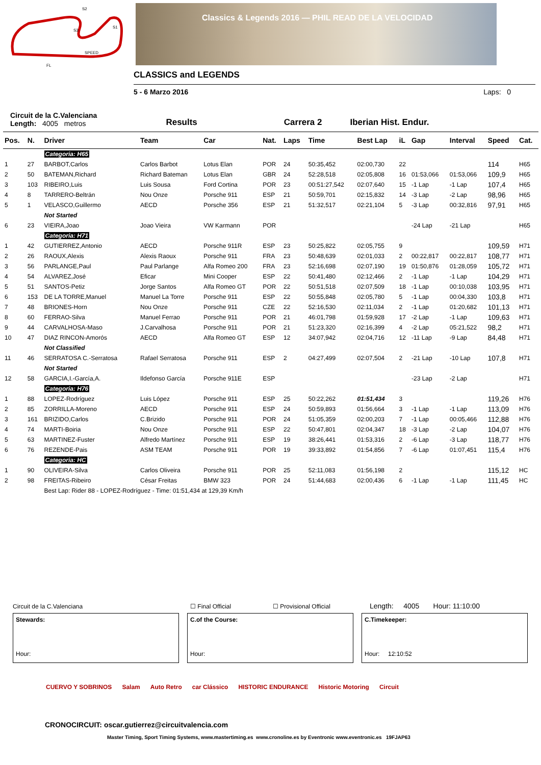S2
S1
S3
SPEED
FL
Classics & Legends 2016 — PHIL READ DE LA VELOCIDAD
CLASSICS and LEGENDS
5 - 6 Marzo 2016 Laps: 0
Circuit de la C.Valenciana
Length: 4005 metros
Results
Carrera 2
Iberian Hist. Endur.
| Pos. | N. | Driver | Team | Car | Nat. | Laps | Time | Best Lap | iL | Gap | Interval | Speed | Cat. |
| --- | --- | --- | --- | --- | --- | --- | --- | --- | --- | --- | --- | --- | --- |
| | | Categoria: H65 | | | | | | | | | | | |
| 1 | 27 | BARBOT,Carlos | Carlos Barbot | Lotus Elan | POR | 24 | 50:35,452 | 02:00,730 | 22 | | | 114 | H65 |
| 2 | 50 | BATEMAN,Richard | Richard Bateman | Lotus Elan | GBR | 24 | 52:28,518 | 02:05,808 | 16 | 01:53,066 | 01:53,066 | 109,9 | H65 |
| 3 | 103 | RIBEIRO,Luis | Luis Sousa | Ford Cortina | POR | 23 | 00:51:27,542 | 02:07,640 | 15 | -1 Lap | -1 Lap | 107,4 | H65 |
| 4 | 8 | TARRERO-Beltrán | Nou Onze | Porsche 911 | ESP | 21 | 50:59,701 | 02:15,832 | 14 | -3 Lap | -2 Lap | 98,96 | H65 |
| 5 | 1 | VELASCO,Guillermo | AECD | Porsche 356 | ESP | 21 | 51:32,517 | 02:21,104 | 5 | -3 Lap | 00:32,816 | 97,91 | H65 |
| | | Not Started | | | | | | | | | | | |
| 6 | 23 | VIEIRA,Joao | Joao Vieira | VW Karmann | POR | | | | | -24 Lap | -21 Lap | | H65 |
| | | Categoria: H71 | | | | | | | | | | | |
| 1 | 42 | GUTIERREZ,Antonio | AECD | Porsche 911R | ESP | 23 | 50:25,822 | 02:05,755 | 9 | | | 109,59 | H71 |
| 2 | 26 | RAOUX,Alexis | Alexis Raoux | Porsche 911 | FRA | 23 | 50:48,639 | 02:01,033 | 2 | 00:22,817 | 00:22,817 | 108,77 | H71 |
| 3 | 56 | PARLANGE,Paul | Paul Parlange | Alfa Romeo 200 | FRA | 23 | 52:16,698 | 02:07,190 | 19 | 01:50,876 | 01:28,059 | 105,72 | H71 |
| 4 | 54 | ALVAREZ,José | Eficar | Mini Cooper | ESP | 22 | 50:41,480 | 02:12,466 | 2 | -1 Lap | -1 Lap | 104,29 | H71 |
| 5 | 51 | SANTOS-Petiz | Jorge Santos | Alfa Romeo GT | POR | 22 | 50:51,518 | 02:07,509 | 18 | -1 Lap | 00:10,038 | 103,95 | H71 |
| 6 | 153 | DE LA TORRE,Manuel | Manuel La Torre | Porsche 911 | ESP | 22 | 50:55,848 | 02:05,780 | 5 | -1 Lap | 00:04,330 | 103,8 | H71 |
| 7 | 48 | BRIONES-Horn | Nou Onze | Porsche 911 | CZE | 22 | 52:16,530 | 02:11,034 | 2 | -1 Lap | 01:20,682 | 101,13 | H71 |
| 8 | 60 | FERRAO-Silva | Manuel Ferrao | Porsche 911 | POR | 21 | 46:01,798 | 01:59,928 | 17 | -2 Lap | -1 Lap | 109,63 | H71 |
| 9 | 44 | CARVALHOSA-Maso | J.Carvalhosa | Porsche 911 | POR | 21 | 51:23,320 | 02:16,399 | 4 | -2 Lap | 05:21,522 | 98,2 | H71 |
| 10 | 47 | DIAZ RINCON-Amorós | AECD | Alfa Romeo GT | ESP | 12 | 34:07,942 | 02:04,716 | 12 | -11 Lap | -9 Lap | 84,48 | H71 |
| | | Not Classified | | | | | | | | | | | |
| 11 | 46 | SERRATOSA C.-Serratosa | Rafael Serratosa | Porsche 911 | ESP | 2 | 04:27,499 | 02:07,504 | 2 | -21 Lap | -10 Lap | 107,8 | H71 |
| | | Not Started | | | | | | | | | | | |
| 12 | 58 | GARCIA,I.-García,A. | Ildefonso García | Porsche 911E | ESP | | | | | -23 Lap | -2 Lap | | H71 |
| | | Categoria: H76 | | | | | | | | | | | |
| 1 | 88 | LOPEZ-Rodríguez | Luis López | Porsche 911 | ESP | 25 | 50:22,262 | 01:51,434 | 3 | | | 119,26 | H76 |
| 2 | 85 | ZORRILLA-Moreno | AECD | Porsche 911 | ESP | 24 | 50:59,893 | 01:56,664 | 3 | -1 Lap | -1 Lap | 113,09 | H76 |
| 3 | 161 | BRIZIDO,Carlos | C.Brizido | Porsche 911 | POR | 24 | 51:05,359 | 02:00,203 | 7 | -1 Lap | 00:05,466 | 112,88 | H76 |
| 4 | 74 | MARTI-Boiria | Nou Onze | Porsche 911 | ESP | 22 | 50:47,801 | 02:04,347 | 18 | -3 Lap | -2 Lap | 104,07 | H76 |
| 5 | 63 | MARTINEZ-Fuster | Alfredo Martínez | Porsche 911 | ESP | 19 | 38:26,441 | 01:53,316 | 2 | -6 Lap | -3 Lap | 118,77 | H76 |
| 6 | 76 | REZENDE-Pais | ASM TEAM | Porsche 911 | POR | 19 | 39:33,892 | 01:54,856 | 7 | -6 Lap | 01:07,451 | 115,4 | H76 |
| | | Categoria: HC | | | | | | | | | | | |
| 1 | 90 | OLIVEIRA-Silva | Carlos Oliveira | Porsche 911 | POR | 25 | 52:11,083 | 01:56,198 | 2 | | | 115,12 | HC |
| 2 | 98 | FREITAS-Ribeiro | César Freitas | BMW 323 | POR | 24 | 51:44,683 | 02:00,436 | 6 | -1 Lap | -1 Lap | 111,45 | HC |
| | | Best Lap: Rider 88 - LOPEZ-Rodríguez - Time: 01:51,434 at 129,39 Km/h | | | | | | | | | | | |
Circuit de la C.Valenciana ☐ Final Official ☐ Provisional Official Length: 4005 Hour: 11:10:00
Stewards:
Hour:
C.of the Course:
Hour:
C.Timekeeper:
Hour: 12:10:52
CUERVO Y SOBRINOS Salam Auto Retro car Clássico HISTORIC ENDURANCE Historic Motoring Circuit
CRONOCIRCUIT: oscar.gutierrez@circuitvalencia.com
Master Timing, Sport Timing Systems, www.mastertiming.es www.cronoline.es by Eventronic www.eventronic.es 19FJAP63